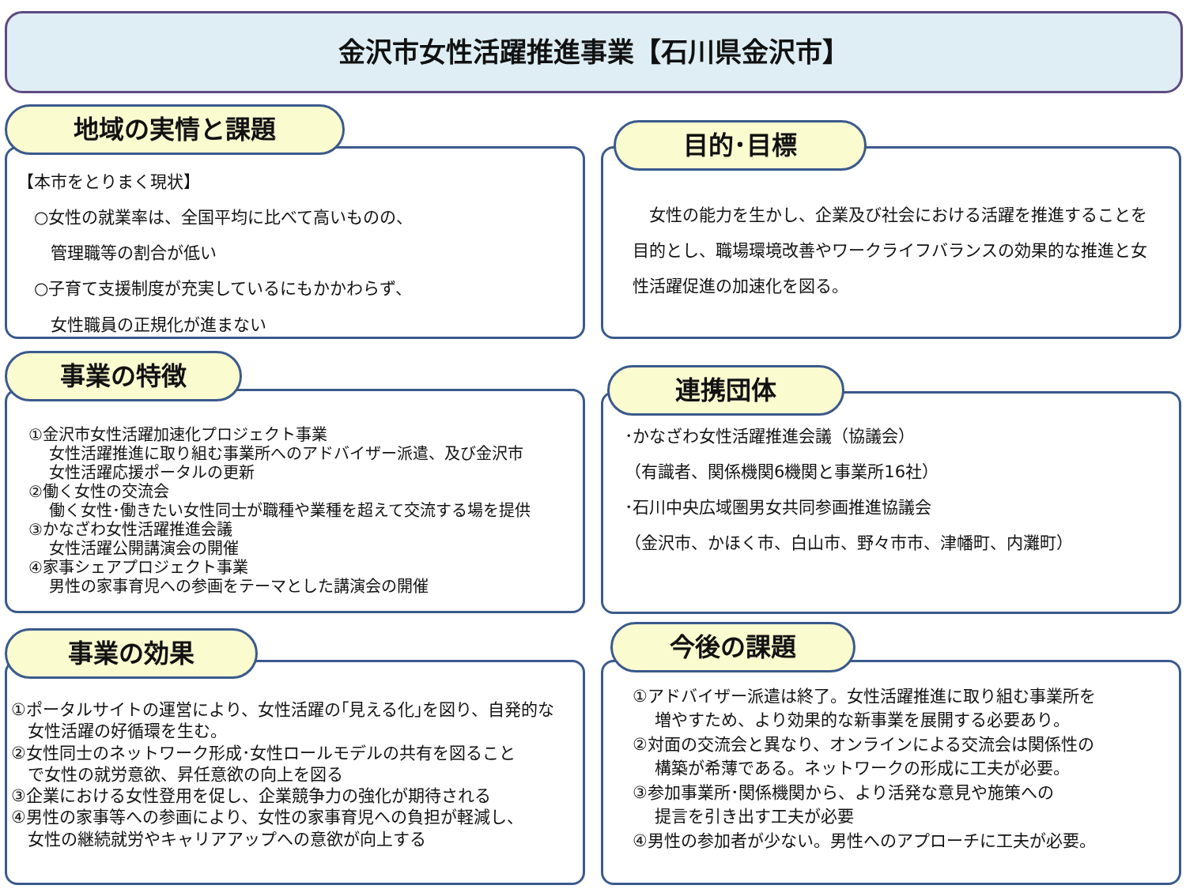金沢市女性活躍推進事業【石川県金沢市】
地域の実情と課題
【本市をとりまく現状】
　○女性の就業率は、全国平均に比べて高いものの、
　　管理職等の割合が低い
　○子育て支援制度が充実しているにもかかわらず、
　　女性職員の正規化が進まない
目的･目標
　女性の能力を生かし、企業及び社会における活躍を推進することを目的とし、職場環境改善やワークライフバランスの効果的な推進と女性活躍促進の加速化を図る。
事業の特徴
①金沢市女性活躍加速化プロジェクト事業
　 女性活躍推進に取り組む事業所へのアドバイザー派遣、及び金沢市
　 女性活躍応援ポータルの更新
②働く女性の交流会
　 働く女性･働きたい女性同士が職種や業種を超えて交流する場を提供
③かなざわ女性活躍推進会議
　 女性活躍公開講演会の開催
④家事シェアプロジェクト事業
　 男性の家事育児への参画をテーマとした講演会の開催
連携団体
･かなざわ女性活躍推進会議（協議会）
（有識者、関係機関6機関と事業所16社）
･石川中央広域圏男女共同参画推進協議会
（金沢市、かほく市、白山市、野々市市、津幡町、内灘町）
事業の効果
①ポータルサイトの運営により、女性活躍の｢見える化｣を図り、自発的な
　女性活躍の好循環を生む。
②女性同士のネットワーク形成･女性ロールモデルの共有を図ること
　で女性の就労意欲、昇任意欲の向上を図る
③企業における女性登用を促し、企業競争力の強化が期待される
④男性の家事等への参画により、女性の家事育児への負担が軽減し、
　女性の継続就労やキャリアアップへの意欲が向上する
今後の課題
①アドバイザー派遣は終了。女性活躍推進に取り組む事業所を
　 増やすため、より効果的な新事業を展開する必要あり。
②対面の交流会と異なり、オンラインによる交流会は関係性の
　 構築が希薄である。ネットワークの形成に工夫が必要。
③参加事業所･関係機関から、より活発な意見や施策への
　 提言を引き出す工夫が必要
④男性の参加者が少ない。男性へのアプローチに工夫が必要。